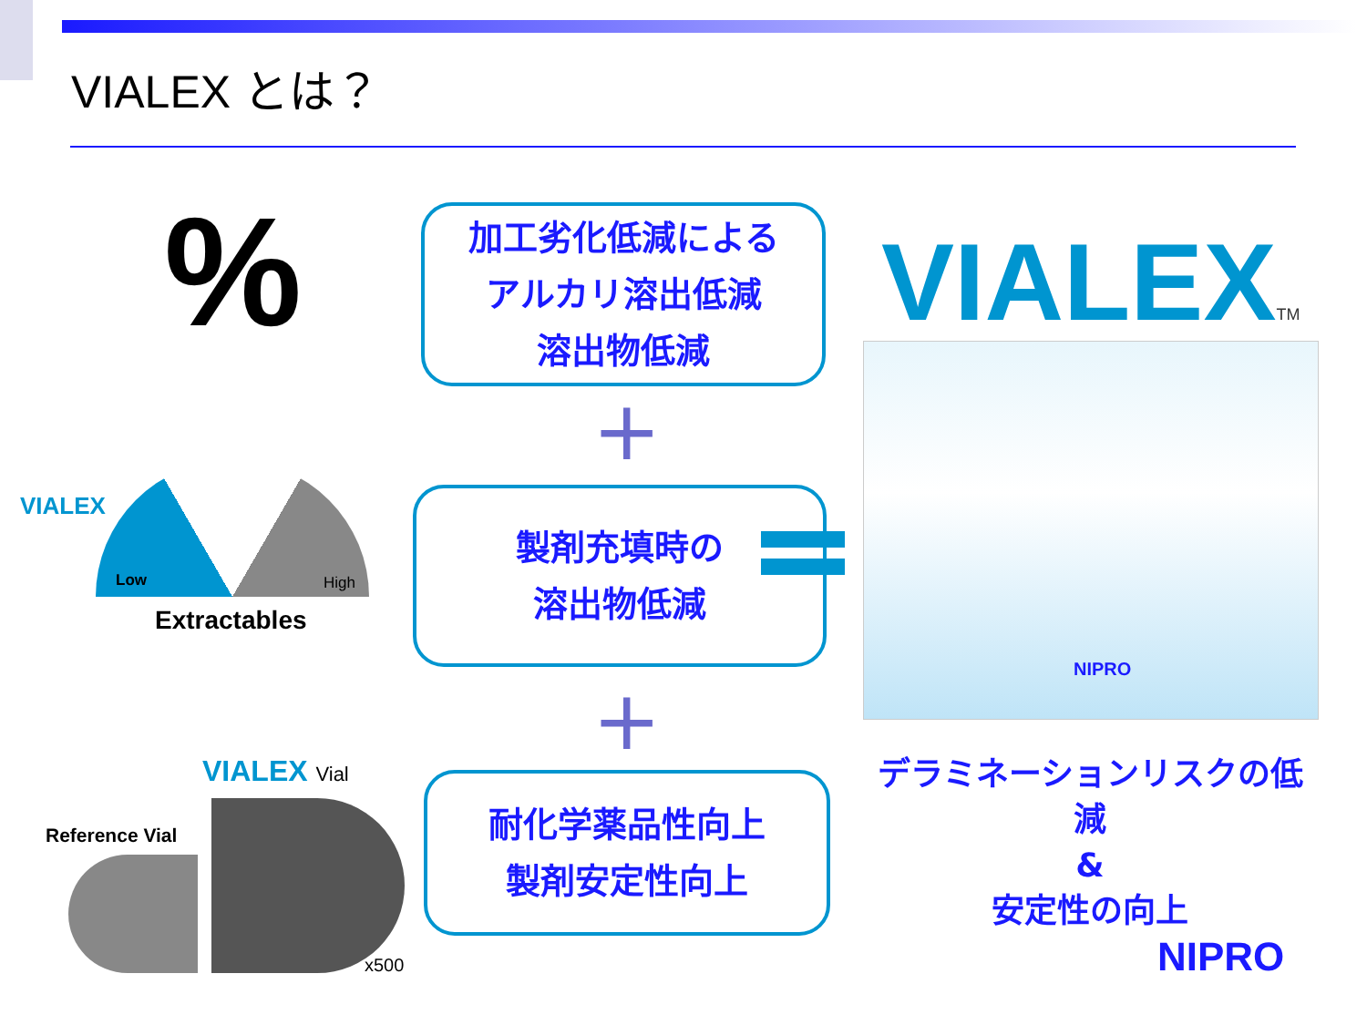VIALEX とは？
%
加工劣化低減による
アルカリ溶出低減
溶出物低減
+
製剤充填時の
溶出物低減
+
耐化学薬品性向上
製剤安定性向上
VIALEXTM
NIPRO
デラミネーションリスクの低減
&
安定性の向上
NIPRO
VIALEX
Low High
Extractables
VIALEX Vial
Reference Vial
x500